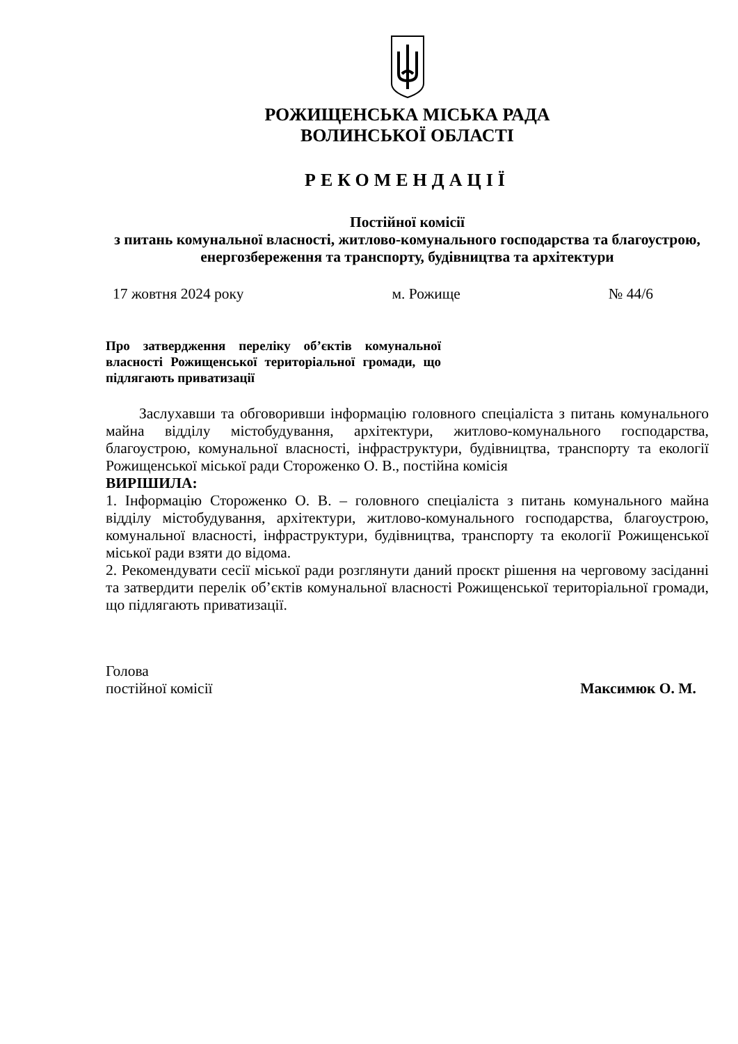РОЖИЩЕНСЬКА МІСЬКА РАДА
ВОЛИНСЬКОЇ ОБЛАСТІ
РЕКОМЕНДАЦІЇ
Постійної комісії
з питань комунальної власності, житлово-комунального господарства та благоустрою, енергозбереження та транспорту, будівництва та архітектури
17 жовтня 2024 року м. Рожище № 44/6
Про затвердження переліку об’єктів комунальної власності Рожищенської територіальної громади, що підлягають приватизації
Заслухавши та обговоривши інформацію головного спеціаліста з питань комунального майна відділу містобудування, архітектури, житлово-комунального господарства, благоустрою, комунальної власності, інфраструктури, будівництва, транспорту та екології Рожищенської міської ради Стороженко О. В., постійна комісія
ВИРІШИЛА:
1. Інформацію Стороженко О. В. – головного спеціаліста з питань комунального майна відділу містобудування, архітектури, житлово-комунального господарства, благоустрою, комунальної власності, інфраструктури, будівництва, транспорту та екології Рожищенської міської ради взяти до відома.
2. Рекомендувати сесії міської ради розглянути даний проєкт рішення на черговому засіданні та затвердити перелік об’єктів комунальної власності Рожищенської територіальної громади, що підлягають приватизації.
Голова
постійної комісії Максимюк О. М.